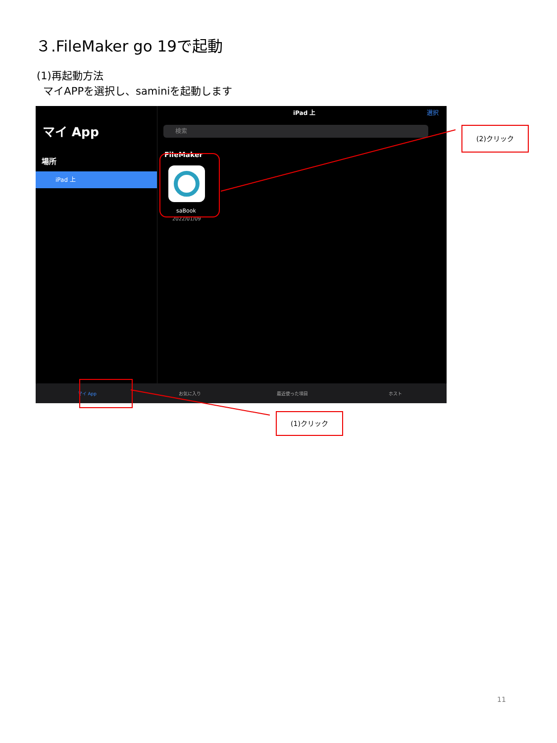３.FileMaker go 19で起動
(1)再起動方法
マイAPPを選択し、saminiを起動します
マイ App
場所
iPad 上
iPad 上 選択
検索
FileMaker
saBook
2022/01/09
マイ App お気に入り 最近使った項目 ホスト
(2)クリック
(1)クリック
11